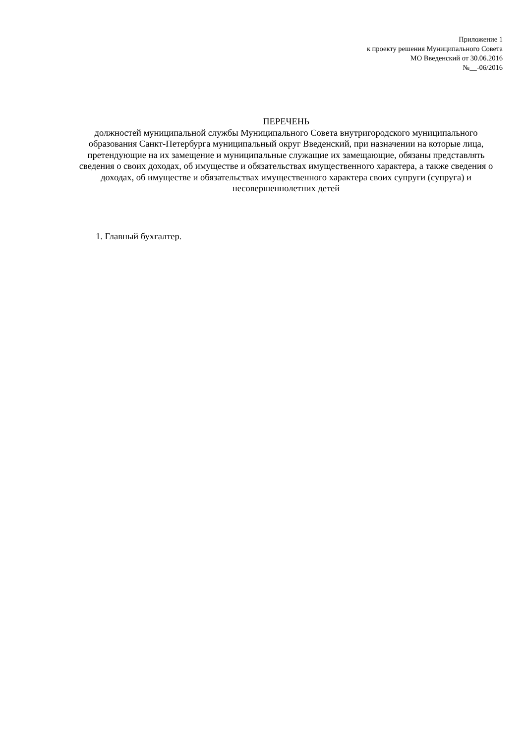Приложение 1
к проекту решения Муниципального Совета
МО Введенский от 30.06.2016
№__-06/2016
ПЕРЕЧЕНЬ
должностей муниципальной службы Муниципального Совета внутригородского муниципального образования Санкт-Петербурга муниципальный округ Введенский, при назначении на которые лица, претендующие на их замещение и муниципальные служащие их замещающие, обязаны представлять сведения о своих доходах, об имуществе и обязательствах имущественного характера, а также сведения о доходах, об имуществе и обязательствах имущественного характера своих супруги (супруга) и несовершеннолетних детей
1. Главный бухгалтер.